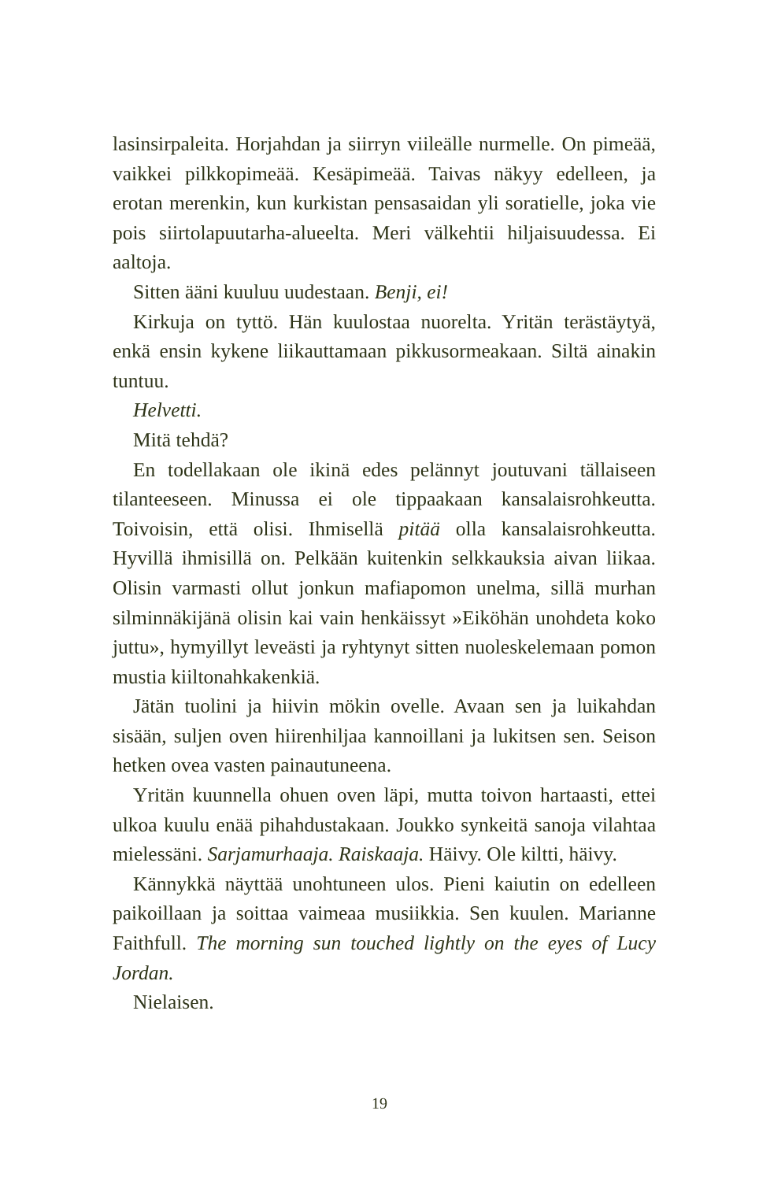lasinsirpaleita. Horjahdan ja siirryn viileälle nurmelle. On pimeää, vaikkei pilkkopimeää. Kesäpimeää. Taivas näkyy edelleen, ja erotan merenkin, kun kurkistan pensasaidan yli soratielle, joka vie pois siirtolapuutarha-alueelta. Meri välkehtii hiljaisuudessa. Ei aaltoja.
Sitten ääni kuuluu uudestaan. Benji, ei!
Kirkuja on tyttö. Hän kuulostaa nuorelta. Yritän terästäytyä, enkä ensin kykene liikauttamaan pikkusormeakaan. Siltä ainakin tuntuu.
Helvetti.
Mitä tehdä?
En todellakaan ole ikinä edes pelännyt joutuvani tällaiseen tilanteeseen. Minussa ei ole tippaakaan kansalaisrohkeutta. Toivoisin, että olisi. Ihmisellä pitää olla kansalaisrohkeutta. Hyvillä ihmisillä on. Pelkään kuitenkin selkkauksia aivan liikaa. Olisin varmasti ollut jonkun mafiapomon unelma, sillä murhan silminnäkijänä olisin kai vain henkäissyt »Eiköhän unohdeta koko juttu», hymyillyt leveästi ja ryhtynyt sitten nuoleskelemaan pomon mustia kiiltonahkakenkiä.
Jätän tuolini ja hiivin mökin ovelle. Avaan sen ja luikahdan sisään, suljen oven hiirenhiljaa kannoillani ja lukitsen sen. Seison hetken ovea vasten painautuneena.
Yritän kuunnella ohuen oven läpi, mutta toivon hartaasti, ettei ulkoa kuulu enää pihahdustakaan. Joukko synkeitä sanoja vilahtaa mielessäni. Sarjamurhaaja. Raiskaaja. Häivy. Ole kiltti, häivy.
Kännykkä näyttää unohtuneen ulos. Pieni kaiutin on edelleen paikoillaan ja soittaa vaimeaa musiikkia. Sen kuulen. Marianne Faithfull. The morning sun touched lightly on the eyes of Lucy Jordan.
Nielaisen.
19